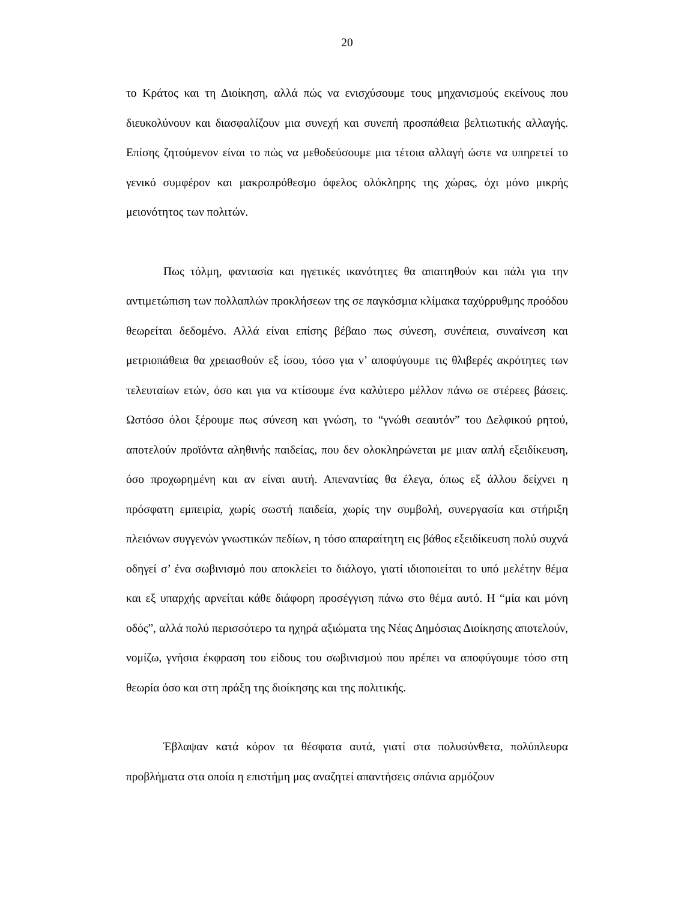20
το Κράτος και τη Διοίκηση, αλλά πώς να ενισχύσουμε τους μηχανισμούς εκείνους που διευκολύνουν και διασφαλίζουν μια συνεχή και συνεπή προσπάθεια βελτιωτικής αλλαγής. Επίσης ζητούμενον είναι το πώς να μεθοδεύσουμε μια τέτοια αλλαγή ώστε να υπηρετεί το γενικό συμφέρον και μακροπρόθεσμο όφελος ολόκληρης της χώρας, όχι μόνο μικρής μειονότητος των πολιτών.
Πως τόλμη, φαντασία και ηγετικές ικανότητες θα απαιτηθούν και πάλι για την αντιμετώπιση των πολλαπλών προκλήσεων της σε παγκόσμια κλίμακα ταχύρρυθμης προόδου θεωρείται δεδομένο. Αλλά είναι επίσης βέβαιο πως σύνεση, συνέπεια, συναίνεση και μετριοπάθεια θα χρειασθούν εξ ίσου, τόσο για ν’ αποφύγουμε τις θλιβερές ακρότητες των τελευταίων ετών, όσο και για να κτίσουμε ένα καλύτερο μέλλον πάνω σε στέρεες βάσεις. Ωστόσο όλοι ξέρουμε πως σύνεση και γνώση, το “γνώθι σεαυτόν” του Δελφικού ρητού, αποτελούν προϊόντα αληθινής παιδείας, που δεν ολοκληρώνεται με μιαν απλή εξειδίκευση, όσο προχωρημένη και αν είναι αυτή. Απεναντίας θα έλεγα, όπως εξ άλλου δείχνει η πρόσφατη εμπειρία, χωρίς σωστή παιδεία, χωρίς την συμβολή, συνεργασία και στήριξη πλειόνων συγγενών γνωστικών πεδίων, η τόσο απαραίτητη εις βάθος εξειδίκευση πολύ συχνά οδηγεί σ’ ένα σωβινισμό που αποκλείει το διάλογο, γιατί ιδιοποιείται το υπό μελέτην θέμα και εξ υπαρχής αρνείται κάθε διάφορη προσέγγιση πάνω στο θέμα αυτό. Η “μία και μόνη οδός”, αλλά πολύ περισσότερο τα ηχηρά αξιώματα της Νέας Δημόσιας Διοίκησης αποτελούν, νομίζω, γνήσια έκφραση του είδους του σωβινισμού που πρέπει να αποφύγουμε τόσο στη θεωρία όσο και στη πράξη της διοίκησης και της πολιτικής.
Έβλαψαν κατά κόρον τα θέσφατα αυτά, γιατί στα πολυσύνθετα, πολύπλευρα προβλήματα στα οποία η επιστήμη μας αναζητεί απαντήσεις σπάνια αρμόζουν